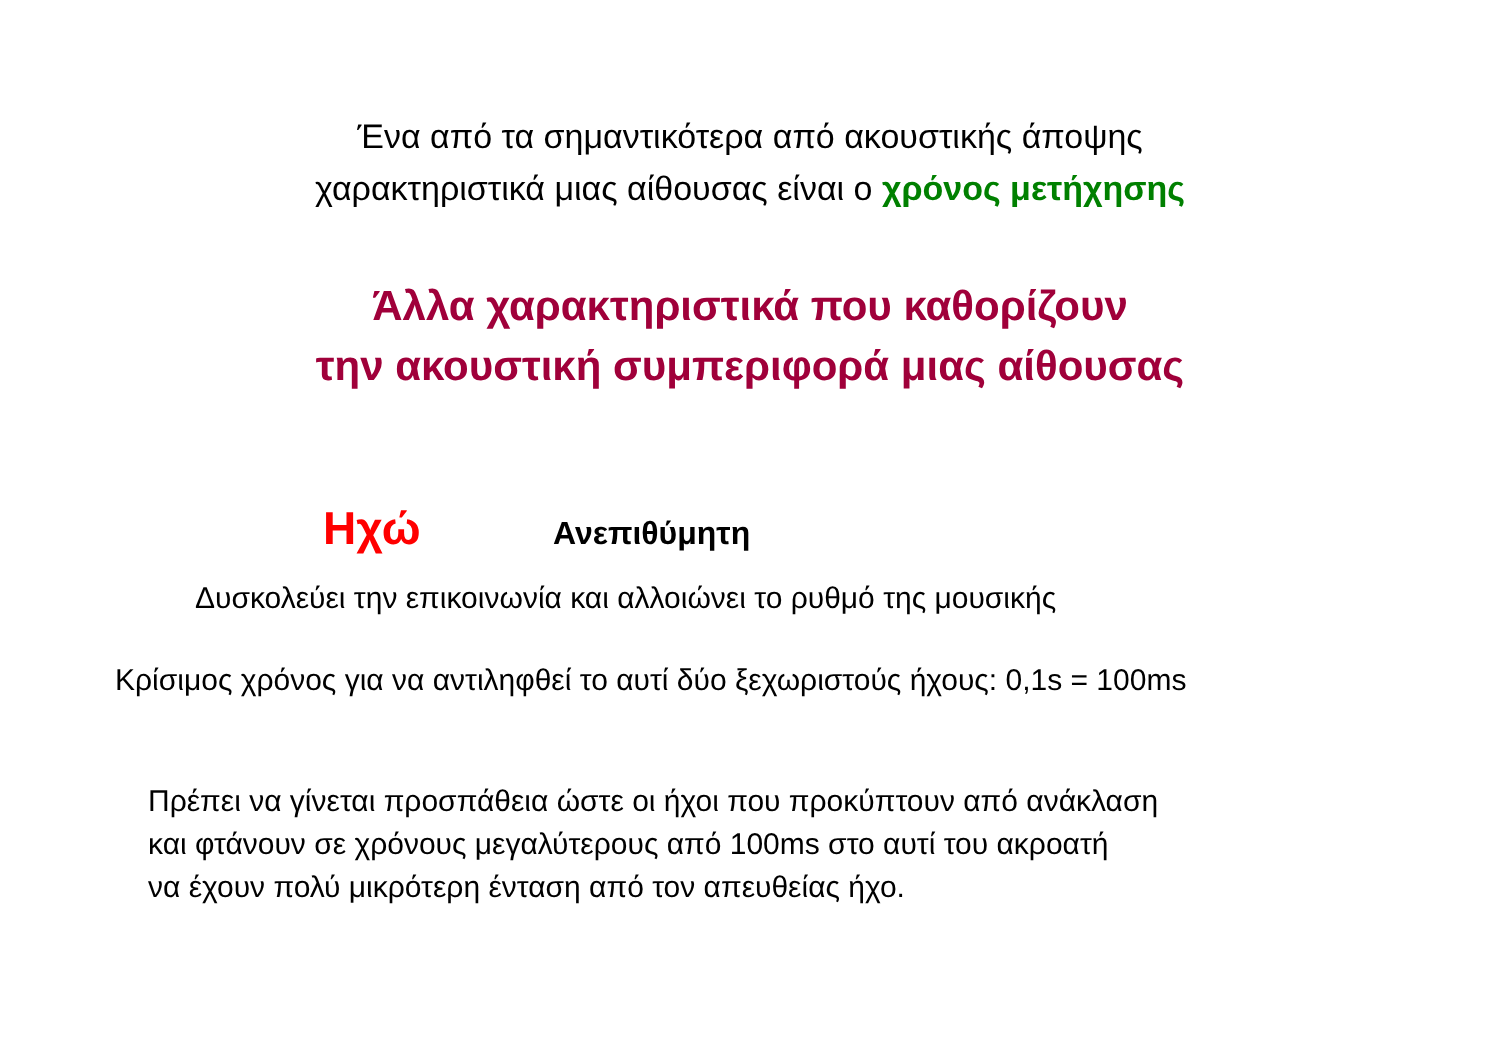Ένα από τα σημαντικότερα από ακουστικής άποψης
χαρακτηριστικά μιας αίθουσας είναι ο χρόνος μετήχησης
Άλλα χαρακτηριστικά που καθορίζουν
την ακουστική συμπεριφορά μιας αίθουσας
Ηχώ Ανεπιθύμητη
Δυσκολεύει την επικοινωνία και αλλοιώνει το ρυθμό της μουσικής
Κρίσιμος χρόνος για να αντιληφθεί το αυτί δύο ξεχωριστούς ήχους: 0,1s = 100ms
Πρέπει να γίνεται προσπάθεια ώστε οι ήχοι που προκύπτουν από ανάκλαση
και φτάνουν σε χρόνους μεγαλύτερους από 100ms στο αυτί του ακροατή
να έχουν πολύ μικρότερη ένταση από τον απευθείας ήχο.